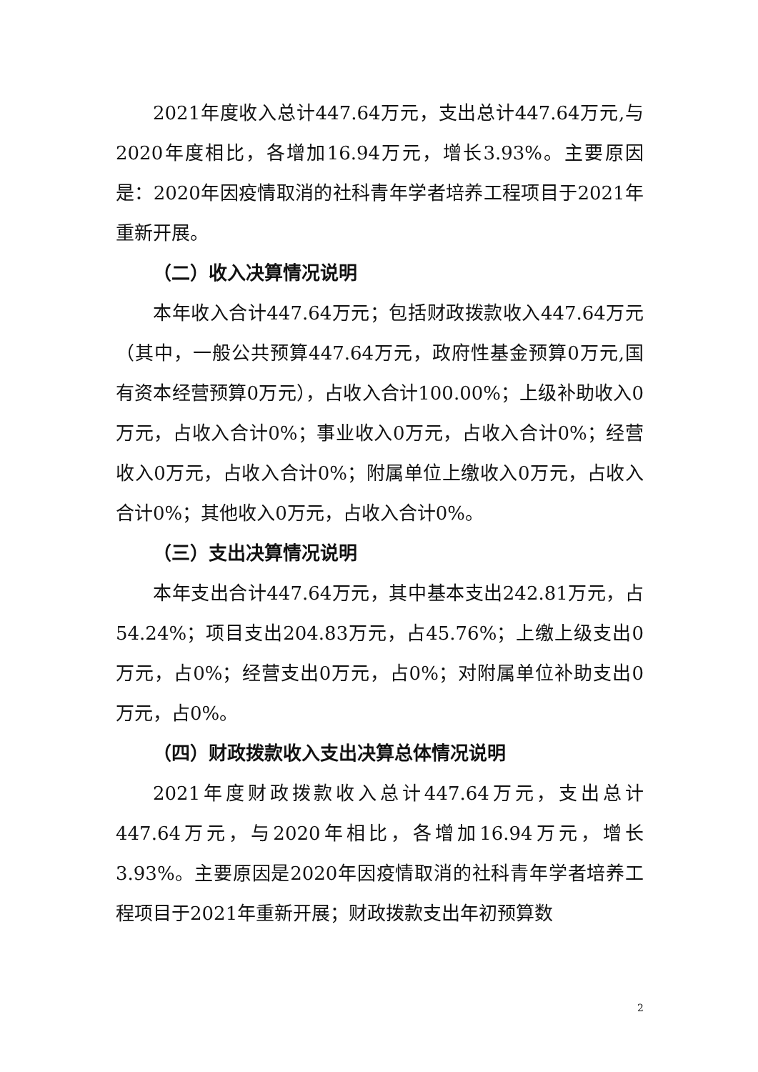2021年度收入总计447.64万元，支出总计447.64万元,与2020年度相比，各增加16.94万元，增长3.93%。主要原因是：2020年因疫情取消的社科青年学者培养工程项目于2021年重新开展。
（二）收入决算情况说明
本年收入合计447.64万元；包括财政拨款收入447.64万元（其中，一般公共预算447.64万元，政府性基金预算0万元,国有资本经营预算0万元），占收入合计100.00%；上级补助收入0万元，占收入合计0%；事业收入0万元，占收入合计0%；经营收入0万元，占收入合计0%；附属单位上缴收入0万元，占收入合计0%；其他收入0万元，占收入合计0%。
（三）支出决算情况说明
本年支出合计447.64万元，其中基本支出242.81万元，占54.24%；项目支出204.83万元，占45.76%；上缴上级支出0万元，占0%；经营支出0万元，占0%；对附属单位补助支出0万元，占0%。
（四）财政拨款收入支出决算总体情况说明
2021年度财政拨款收入总计447.64万元，支出总计447.64万元，与2020年相比，各增加16.94万元，增长3.93%。主要原因是2020年因疫情取消的社科青年学者培养工程项目于2021年重新开展；财政拨款支出年初预算数
2